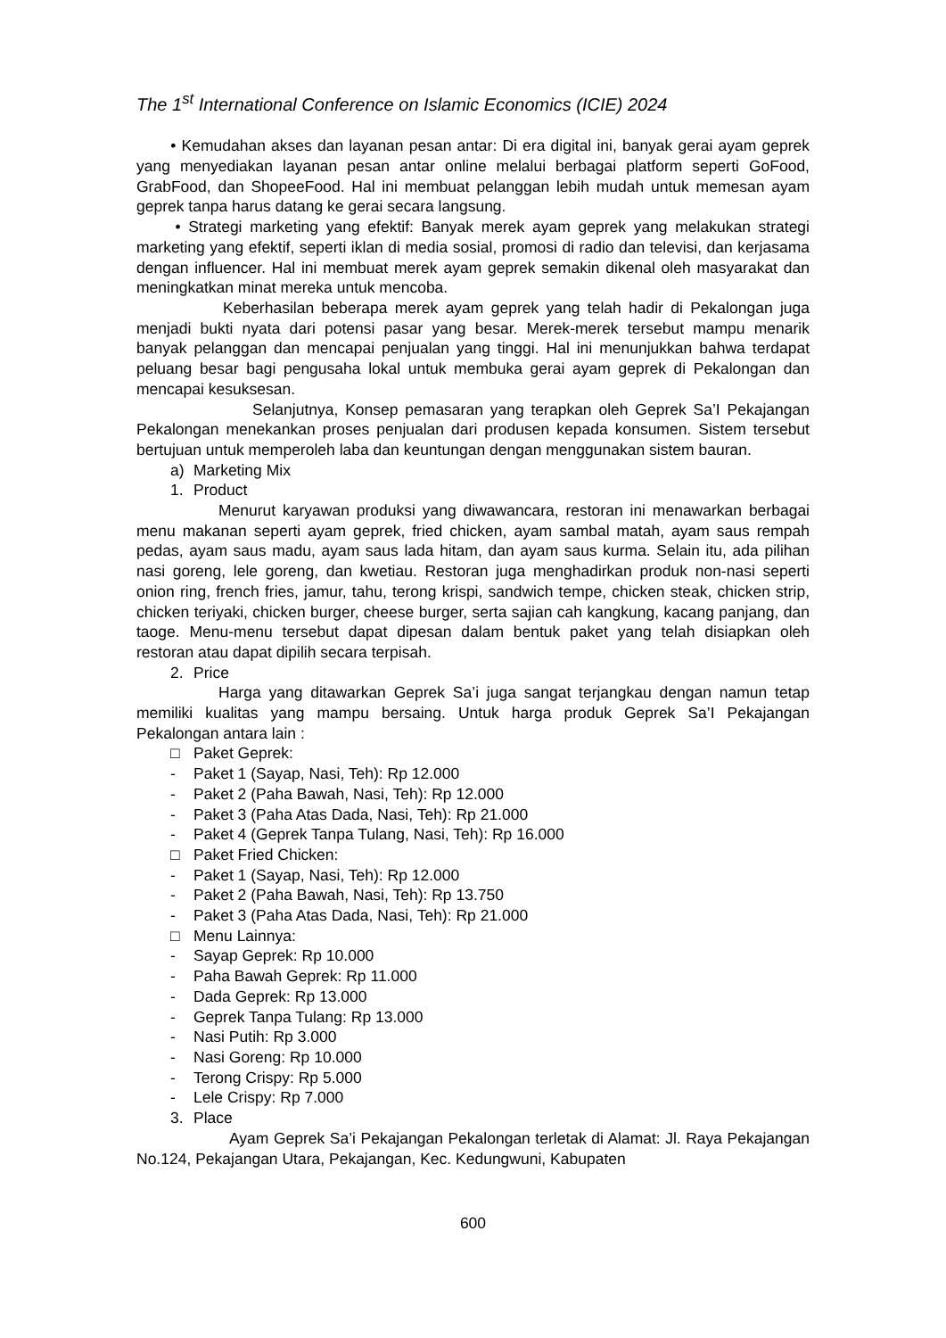The 1<sup>st</sup> International Conference on Islamic Economics (ICIE) 2024
• Kemudahan akses dan layanan pesan antar: Di era digital ini, banyak gerai ayam geprek yang menyediakan layanan pesan antar online melalui berbagai platform seperti GoFood, GrabFood, dan ShopeeFood. Hal ini membuat pelanggan lebih mudah untuk memesan ayam geprek tanpa harus datang ke gerai secara langsung.
• Strategi marketing yang efektif: Banyak merek ayam geprek yang melakukan strategi marketing yang efektif, seperti iklan di media sosial, promosi di radio dan televisi, dan kerjasama dengan influencer. Hal ini membuat merek ayam geprek semakin dikenal oleh masyarakat dan meningkatkan minat mereka untuk mencoba.
Keberhasilan beberapa merek ayam geprek yang telah hadir di Pekalongan juga menjadi bukti nyata dari potensi pasar yang besar. Merek-merek tersebut mampu menarik banyak pelanggan dan mencapai penjualan yang tinggi. Hal ini menunjukkan bahwa terdapat peluang besar bagi pengusaha lokal untuk membuka gerai ayam geprek di Pekalongan dan mencapai kesuksesan.
Selanjutnya, Konsep pemasaran yang terapkan oleh Geprek Sa’I Pekajangan Pekalongan menekankan proses penjualan dari produsen kepada konsumen. Sistem tersebut bertujuan untuk memperoleh laba dan keuntungan dengan menggunakan sistem bauran.
a) Marketing Mix
1. Product
Menurut karyawan produksi yang diwawancara, restoran ini menawarkan berbagai menu makanan seperti ayam geprek, fried chicken, ayam sambal matah, ayam saus rempah pedas, ayam saus madu, ayam saus lada hitam, dan ayam saus kurma. Selain itu, ada pilihan nasi goreng, lele goreng, dan kwetiau. Restoran juga menghadirkan produk non-nasi seperti onion ring, french fries, jamur, tahu, terong krispi, sandwich tempe, chicken steak, chicken strip, chicken teriyaki, chicken burger, cheese burger, serta sajian cah kangkung, kacang panjang, dan taoge. Menu-menu tersebut dapat dipesan dalam bentuk paket yang telah disiapkan oleh restoran atau dapat dipilih secara terpisah.
2. Price
Harga yang ditawarkan Geprek Sa’i juga sangat terjangkau dengan namun tetap memiliki kualitas yang mampu bersaing. Untuk harga produk Geprek Sa’I Pekajangan Pekalongan antara lain :
□ Paket Geprek:
- Paket 1 (Sayap, Nasi, Teh): Rp 12.000
- Paket 2 (Paha Bawah, Nasi, Teh): Rp 12.000
- Paket 3 (Paha Atas Dada, Nasi, Teh): Rp 21.000
- Paket 4 (Geprek Tanpa Tulang, Nasi, Teh): Rp 16.000
□ Paket Fried Chicken:
- Paket 1 (Sayap, Nasi, Teh): Rp 12.000
- Paket 2 (Paha Bawah, Nasi, Teh): Rp 13.750
- Paket 3 (Paha Atas Dada, Nasi, Teh): Rp 21.000
□ Menu Lainnya:
- Sayap Geprek: Rp 10.000
- Paha Bawah Geprek: Rp 11.000
- Dada Geprek: Rp 13.000
- Geprek Tanpa Tulang: Rp 13.000
- Nasi Putih: Rp 3.000
- Nasi Goreng: Rp 10.000
- Terong Crispy: Rp 5.000
- Lele Crispy: Rp 7.000
3. Place
Ayam Geprek Sa’i Pekajangan Pekalongan terletak di Alamat: Jl. Raya Pekajangan No.124, Pekajangan Utara, Pekajangan, Kec. Kedungwuni, Kabupaten
600